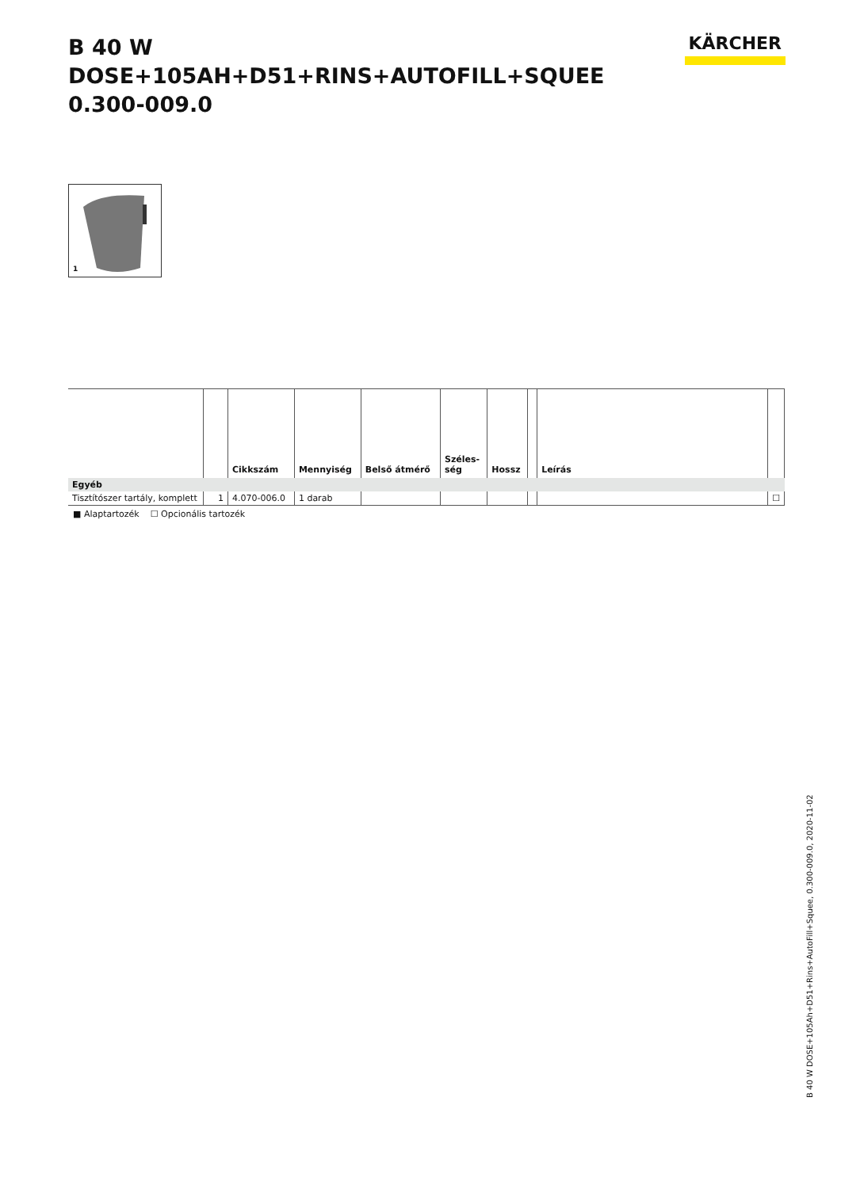B 40 W DOSE+105AH+D51+RINS+AUTOFILL+SQUEE
0.300-009.0
KÄRCHER
1
| | | Cikkszám | Mennyiség | Belső átmérő | Széles- ség | Hossz | | Leírás | |
| --- | --- | --- | --- | --- | --- | --- | --- | --- | --- |
| Egyéb | | | | | | | | | |
| Tisztítószer tartály, komplett | 1 | 4.070-006.0 | 1 darab | | | | | | ☐ |
■ Alaptartozék ☐ Opcionális tartozék
B 40 W DOSE+105Ah+D51+Rins+AutoFill+Squee, 0.300-009.0, 2020-11-02